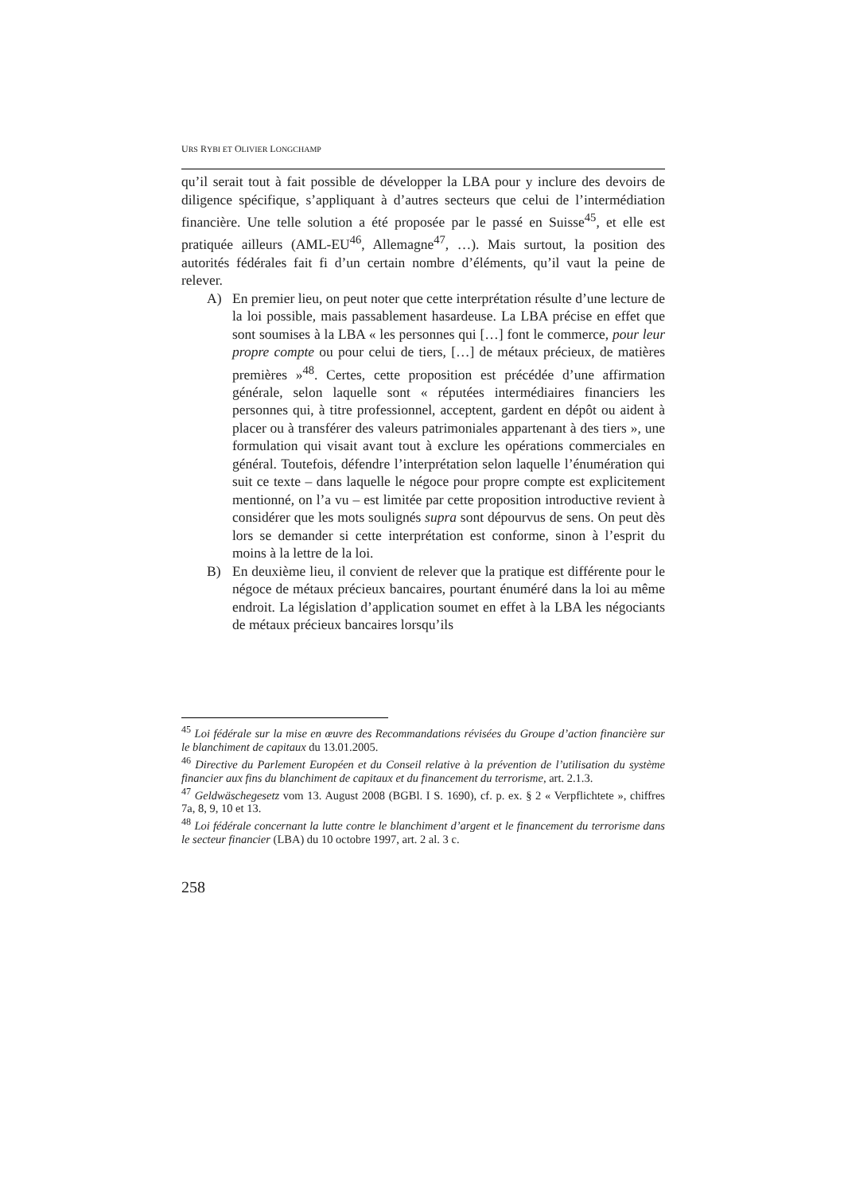URS RYBI ET OLIVIER LONGCHAMP
qu’il serait tout à fait possible de développer la LBA pour y inclure des devoirs de diligence spécifique, s’appliquant à d’autres secteurs que celui de l’intermédiation financière. Une telle solution a été proposée par le passé en Suisse<sup>45</sup>, et elle est pratiquée ailleurs (AML-EU<sup>46</sup>, Allemagne<sup>47</sup>, …). Mais surtout, la position des autorités fédérales fait fi d’un certain nombre d’éléments, qu’il vaut la peine de relever.
A) En premier lieu, on peut noter que cette interprétation résulte d’une lecture de la loi possible, mais passablement hasardeuse. La LBA précise en effet que sont soumises à la LBA « les personnes qui […] font le commerce, pour leur propre compte ou pour celui de tiers, […] de métaux précieux, de matières premières »<sup>48</sup>. Certes, cette proposition est précédée d’une affirmation générale, selon laquelle sont « réputées intermédiaires financiers les personnes qui, à titre professionnel, acceptent, gardent en dépôt ou aident à placer ou à transférer des valeurs patrimoniales appartenant à des tiers », une formulation qui visait avant tout à exclure les opérations commerciales en général. Toutefois, défendre l’interprétation selon laquelle l’énumération qui suit ce texte – dans laquelle le négoce pour propre compte est explicitement mentionné, on l’a vu – est limitée par cette proposition introductive revient à considérer que les mots soulignés supra sont dépourvus de sens. On peut dès lors se demander si cette interprétation est conforme, sinon à l’esprit du moins à la lettre de la loi.
B) En deuxième lieu, il convient de relever que la pratique est différente pour le négoce de métaux précieux bancaires, pourtant énuméré dans la loi au même endroit. La législation d’application soumet en effet à la LBA les négociants de métaux précieux bancaires lorsqu’ils
<sup>45</sup> Loi fédérale sur la mise en œuvre des Recommandations révisées du Groupe d’action financière sur le blanchiment de capitaux du 13.01.2005.
<sup>46</sup> Directive du Parlement Européen et du Conseil relative à la prévention de l’utilisation du système financier aux fins du blanchiment de capitaux et du financement du terrorisme, art. 2.1.3.
<sup>47</sup> Geldwäschegesetz vom 13. August 2008 (BGBl. I S. 1690), cf. p. ex. § 2 « Verpflichtete », chiffres 7a, 8, 9, 10 et 13.
<sup>48</sup> Loi fédérale concernant la lutte contre le blanchiment d’argent et le financement du terrorisme dans le secteur financier (LBA) du 10 octobre 1997, art. 2 al. 3 c.
258